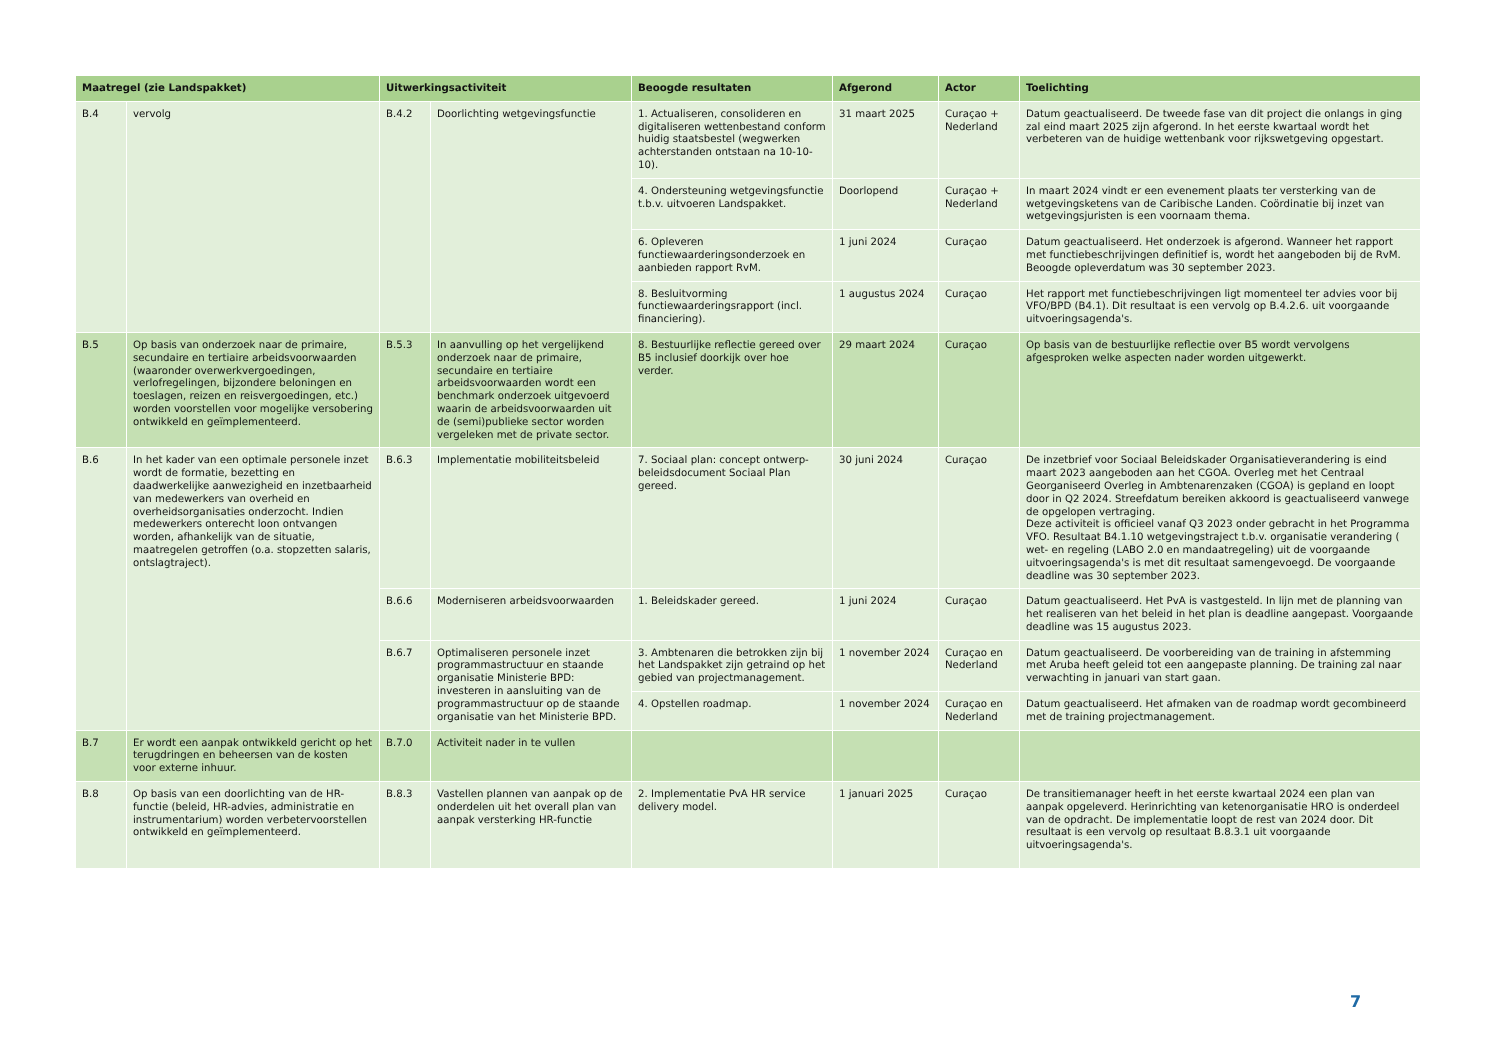| Maatregel (zie Landspakket) | | Uitwerkingsactiviteit | | Beoogde resultaten | Afgerond | Actor | Toelichting |
| --- | --- | --- | --- | --- | --- | --- | --- |
| B.4 | vervolg | B.4.2 | Doorlichting wetgevingsfunctie | 1. Actualiseren, consolideren en digitaliseren wettenbestand conform huidig staatsbestel (wegwerken achterstanden ontstaan na 10-10-10). | 31 maart 2025 | Curaçao + Nederland | Datum geactualiseerd. De tweede fase van dit project die onlangs in ging zal eind maart 2025 zijn afgerond. In het eerste kwartaal wordt het verbeteren van de huidige wettenbank voor rijkswetgeving opgestart. |
| | | | | 4. Ondersteuning wetgevingsfunctie t.b.v. uitvoeren Landspakket. | Doorlopend | Curaçao + Nederland | In maart 2024 vindt er een evenement plaats ter versterking van de wetgevingsketens van de Caribische Landen. Coördinatie bij inzet van wetgevingsjuristen is een voornaam thema. |
| | | | | 6. Opleveren functiewaarderingsonderzoek en aanbieden rapport RvM. | 1 juni 2024 | Curaçao | Datum geactualiseerd. Het onderzoek is afgerond. Wanneer het rapport met functiebeschrijvingen definitief is, wordt het aangeboden bij de RvM. Beoogde opleverdatum was 30 september 2023. |
| | | | | 8. Besluitvorming functiewaarderingsrapport (incl. financiering). | 1 augustus 2024 | Curaçao | Het rapport met functiebeschrijvingen ligt momenteel ter advies voor bij VFO/BPD (B4.1). Dit resultaat is een vervolg op B.4.2.6. uit voorgaande uitvoeringsagenda's. |
| B.5 | Op basis van onderzoek naar de primaire, secundaire en tertiaire arbeidsvoorwaarden (waaronder overwerkvergoedingen, verlofregelingen, bijzondere beloningen en toeslagen, reizen en reisvergoedingen, etc.) worden voorstellen voor mogelijke versobering ontwikkeld en geïmplementeerd. | B.5.3 | In aanvulling op het vergelijkend onderzoek naar de primaire, secundaire en tertiaire arbeidsvoorwaarden wordt een benchmark onderzoek uitgevoerd waarin de arbeidsvoorwaarden uit de (semi)publieke sector worden vergeleken met de private sector. | 8. Bestuurlijke reflectie gereed over B5 inclusief doorkijk over hoe verder. | 29 maart 2024 | Curaçao | Op basis van de bestuurlijke reflectie over B5 wordt vervolgens afgesproken welke aspecten nader worden uitgewerkt. |
| B.6 | In het kader van een optimale personele inzet wordt de formatie, bezetting en daadwerkelijke aanwezigheid en inzetbaarheid van medewerkers van overheid en overheidsorganisaties onderzocht. Indien medewerkers onterecht loon ontvangen worden, afhankelijk van de situatie, maatregelen getroffen (o.a. stopzetten salaris, ontslagtraject). | B.6.3 | Implementatie mobiliteitsbeleid | 7. Sociaal plan: concept ontwerp-beleidsdocument Sociaal Plan gereed. | 30 juni 2024 | Curaçao | De inzetbrief voor Sociaal Beleidskader Organisatieverandering is eind maart 2023 aangeboden aan het CGOA. Overleg met het Centraal Georganiseerd Overleg in Ambtenarenzaken (CGOA) is gepland en loopt door in Q2 2024. Streefdatum bereiken akkoord is geactualiseerd vanwege de opgelopen vertraging. Deze activiteit is officieel vanaf Q3 2023 onder gebracht in het Programma VFO. Resultaat B4.1.10 wetgevingstraject t.b.v. organisatie verandering ( wet- en regeling (LABO 2.0 en mandaatregeling) uit de voorgaande uitvoeringsagenda's is met dit resultaat samengevoegd. De voorgaande deadline was 30 september 2023. |
| | | B.6.6 | Moderniseren arbeidsvoorwaarden | 1. Beleidskader gereed. | 1 juni 2024 | Curaçao | Datum geactualiseerd. Het PvA is vastgesteld. In lijn met de planning van het realiseren van het beleid in het plan is deadline aangepast. Voorgaande deadline was 15 augustus 2023. |
| | | B.6.7 | Optimaliseren personele inzet programmastructuur en staande organisatie Ministerie BPD: investeren in aansluiting van de programmastructuur op de staande organisatie van het Ministerie BPD. | 3. Ambtenaren die betrokken zijn bij het Landspakket zijn getraind op het gebied van projectmanagement. | 1 november 2024 | Curaçao en Nederland | Datum geactualiseerd. De voorbereiding van de training in afstemming met Aruba heeft geleid tot een aangepaste planning. De training zal naar verwachting in januari van start gaan. |
| | | | | 4. Opstellen roadmap. | 1 november 2024 | Curaçao en Nederland | Datum geactualiseerd. Het afmaken van de roadmap wordt gecombineerd met de training projectmanagement. |
| B.7 | Er wordt een aanpak ontwikkeld gericht op het terugdringen en beheersen van de kosten voor externe inhuur. | B.7.0 | Activiteit nader in te vullen | | | | |
| B.8 | Op basis van een doorlichting van de HR-functie (beleid, HR-advies, administratie en instrumentarium) worden verbetervoorstellen ontwikkeld en geïmplementeerd. | B.8.3 | Vastellen plannen van aanpak op de onderdelen uit het overall plan van aanpak versterking HR-functie | 2. Implementatie PvA HR service delivery model. | 1 januari 2025 | Curaçao | De transitiemanager heeft in het eerste kwartaal 2024 een plan van aanpak opgeleverd. Herinrichting van ketenorganisatie HRO is onderdeel van de opdracht. De implementatie loopt de rest van 2024 door. Dit resultaat is een vervolg op resultaat B.8.3.1 uit voorgaande uitvoeringsagenda's. |
7